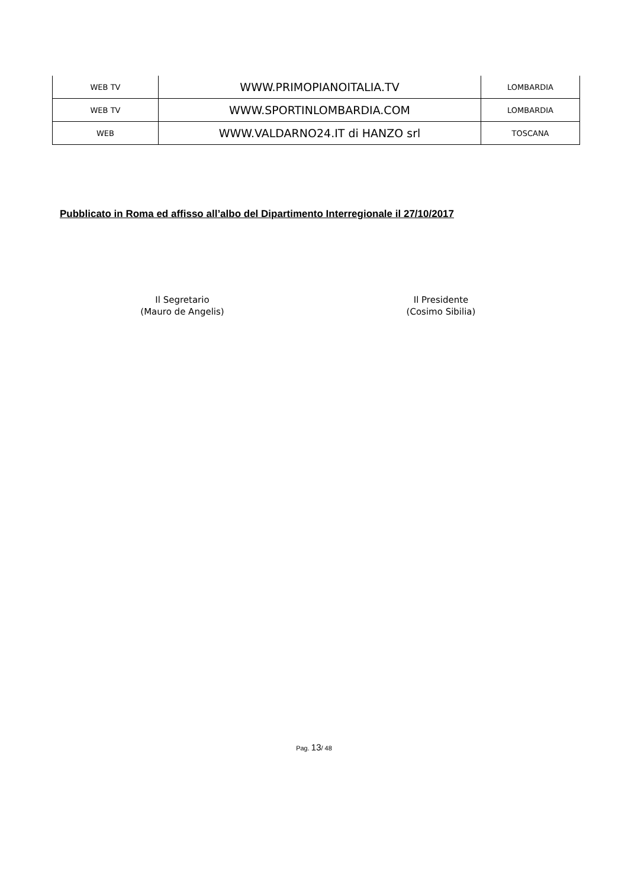| WEB TV | WWW.PRIMOPIANOITALIA.TV | LOMBARDIA |
| WEB TV | WWW.SPORTINLOMBARDIA.COM | LOMBARDIA |
| WEB | WWW.VALDARNO24.IT di HANZO srl | TOSCANA |
Pubblicato in Roma ed affisso all’albo del Dipartimento Interregionale il 27/10/2017
Il Segretario
(Mauro de Angelis)
Il Presidente
(Cosimo Sibilia)
Pag. 13/ 48